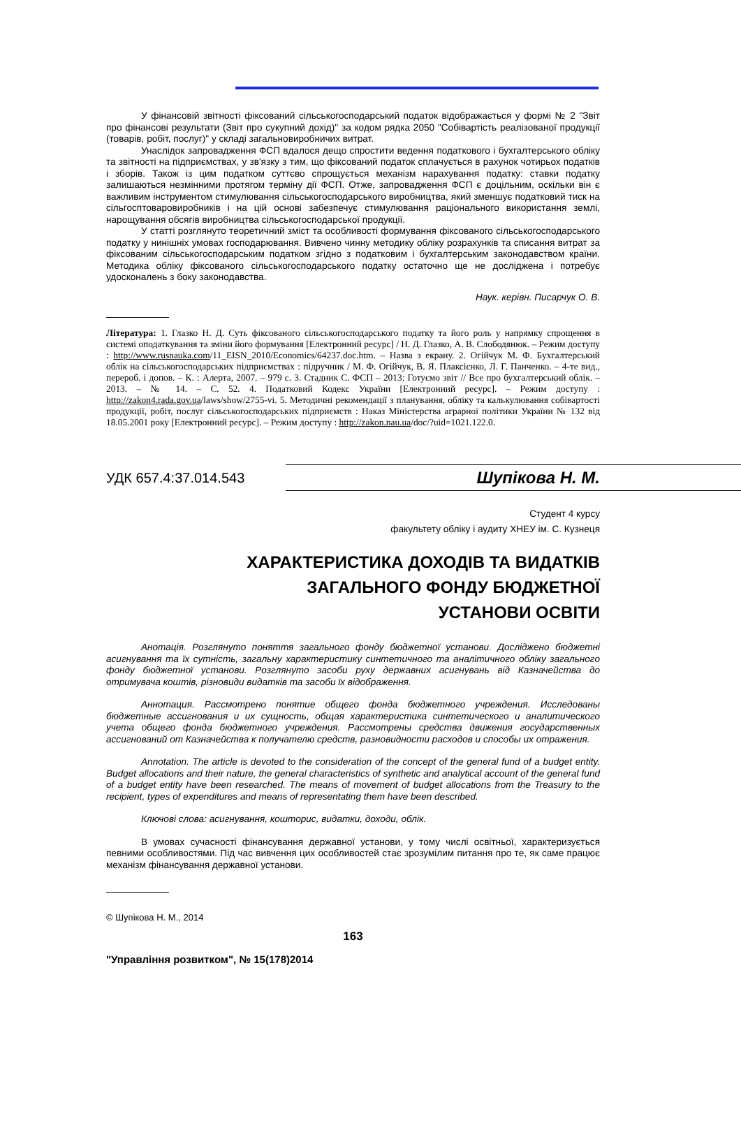У фінансовій звітності фіксований сільськогосподарський податок відображається у формі № 2 "Звіт про фінансові результати (Звіт про сукупний дохід)" за кодом рядка 2050 "Собівартість реалізованої продукції (товарів, робіт, послуг)" у складі загальновиробничих витрат.
Унаслідок запровадження ФСП вдалося дещо спростити ведення податкового і бухгалтерського обліку та звітності на підприємствах, у зв'язку з тим, що фіксований податок сплачується в рахунок чотирьох податків і зборів. Також із цим податком суттєво спрощується механізм нарахування податку: ставки податку залишаються незмінними протягом терміну дії ФСП. Отже, запровадження ФСП є доцільним, оскільки він є важливим інструментом стимулювання сільськогосподарського виробництва, який зменшує податковий тиск на сільгосптоваровиробників і на цій основі забезпечує стимулювання раціонального використання землі, нарощування обсягів виробництва сільськогосподарської продукції.
У статті розглянуто теоретичний зміст та особливості формування фіксованого сільськогосподарського податку у нинішніх умовах господарювання. Вивчено чинну методику обліку розрахунків та списання витрат за фіксованим сільськогосподарським податком згідно з податковим і бухгалтерським законодавством країни. Методика обліку фіксованого сільськогосподарського податку остаточно ще не досліджена і потребує удосконалень з боку законодавства.
Наук. керівн. Писарчук О. В.
Література: 1. Глазко Н. Д. Суть фіксованого сільськогосподарського податку та його роль у напрямку спрощення в системі оподаткування та зміни його формування [Електронний ресурс] / Н. Д. Глазко, А. В. Слободянюк. – Режим доступу : http://www.rusnauka.com/11_EISN_2010/Economics/64237.doc.htm. – Назва з екрану. 2. Огійчук М. Ф. Бухгалтерський облік на сільськогосподарських підприємствах : підручник / М. Ф. Огійчук, В. Я. Плаксієнко, Л. Г. Панченко. – 4-те вид., перероб. і допов. – К. : Алерта, 2007. – 979 с. 3. Стадник С. ФСП – 2013: Готуємо звіт // Все про бухгалтерський облік. – 2013. – № 14. – С. 52. 4. Податковий Кодекс України [Електронний ресурс]. – Режим доступу : http://zakon4.rada.gov.ua/laws/show/2755-vi. 5. Методичні рекомендації з планування, обліку та калькулювання собівартості продукції, робіт, послуг сільськогосподарських підприємств : Наказ Міністерства аграрної політики України № 132 від 18.05.2001 року [Електронний ресурс]. – Режим доступу : http://zakon.nau.ua/doc/?uid=1021.122.0.
УДК 657.4:37.014.543
Шупікова Н. М.
Студент 4 курсу
факультету обліку і аудиту ХНЕУ ім. С. Кузнеця
ХАРАКТЕРИСТИКА ДОХОДІВ ТА ВИДАТКІВ
ЗАГАЛЬНОГО ФОНДУ БЮДЖЕТНОЇ
УСТАНОВИ ОСВІТИ
Анотація. Розглянуто поняття загального фонду бюджетної установи. Досліджено бюджетні асигнування та їх сутність, загальну характеристику синтетичного та аналітичного обліку загального фонду бюджетної установи. Розглянуто засоби руху державних асигнувань від Казначейства до отримувача коштів, різновиди видатків та засоби їх відображення.
Аннотация. Рассмотрено понятие общего фонда бюджетного учреждения. Исследованы бюджетные ассигнования и их сущность, общая характеристика синтетического и аналитического учета общего фонда бюджетного учреждения. Рассмотрены средства движения государственных ассигнований от Казначейства к получателю средств, разновидности расходов и способы их отражения.
Annotation. The article is devoted to the consideration of the concept of the general fund of a budget entity. Budget allocations and their nature, the general characteristics of synthetic and analytical account of the general fund of a budget entity have been researched. The means of movement of budget allocations from the Treasury to the recipient, types of expenditures and means of representating them have been described.
Ключові слова: асигнування, кошторис, видатки, доходи, облік.
В умовах сучасності фінансування державної установи, у тому числі освітньої, характеризується певними особливостями. Під час вивчення цих особливостей стає зрозумілим питання про те, як саме працює механізм фінансування державної установи.
© Шупікова Н. М., 2014
163
"Управління розвитком", № 15(178)2014